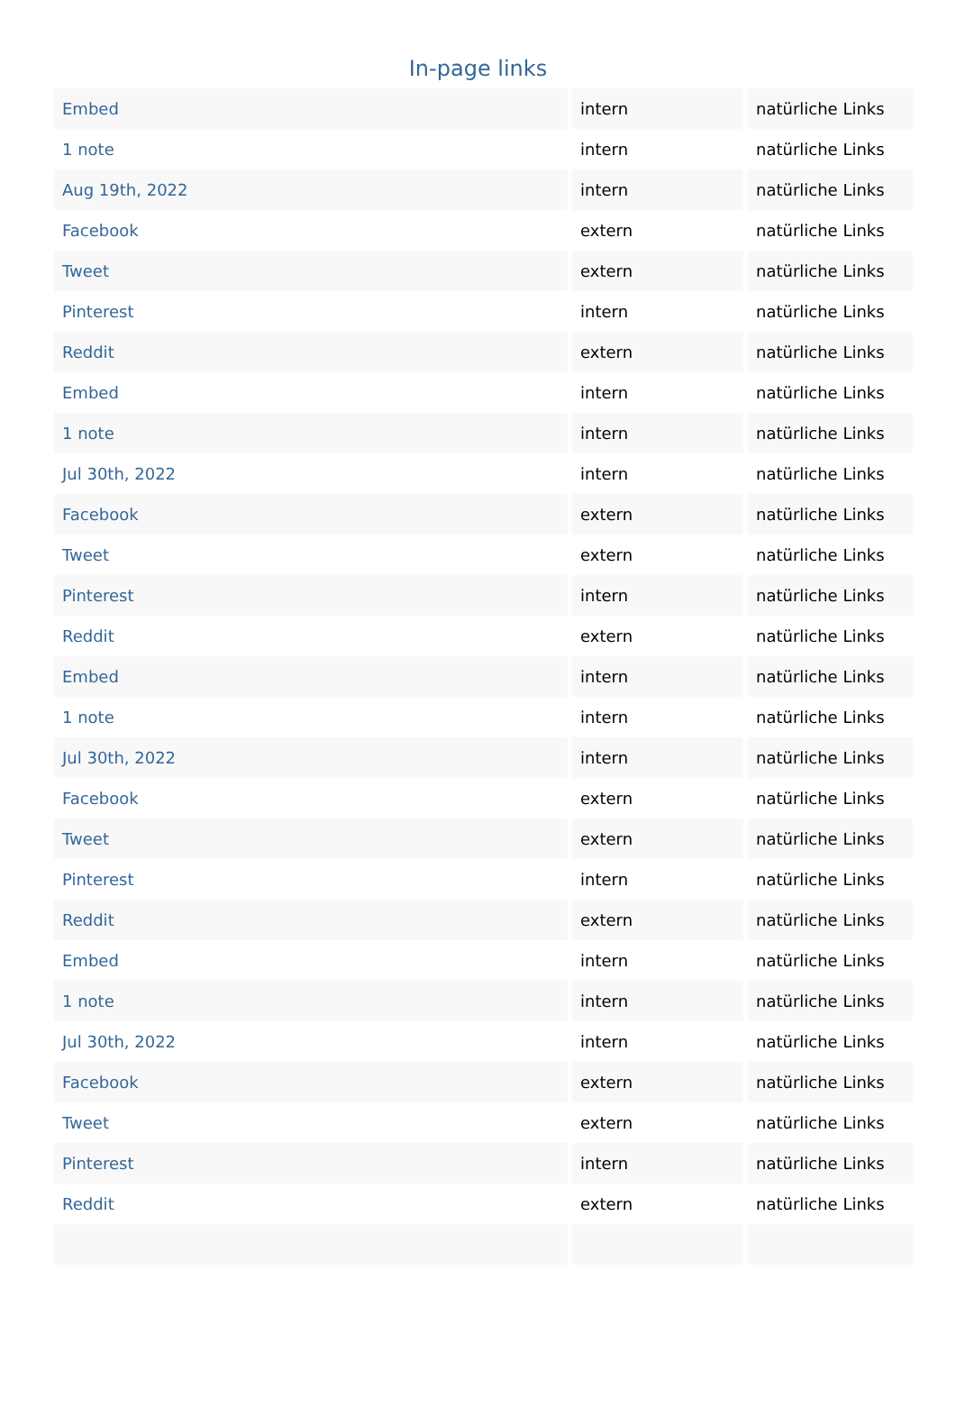In-page links
| Embed | intern | natürliche Links |
| 1 note | intern | natürliche Links |
| Aug 19th, 2022 | intern | natürliche Links |
| Facebook | extern | natürliche Links |
| Tweet | extern | natürliche Links |
| Pinterest | intern | natürliche Links |
| Reddit | extern | natürliche Links |
| Embed | intern | natürliche Links |
| 1 note | intern | natürliche Links |
| Jul 30th, 2022 | intern | natürliche Links |
| Facebook | extern | natürliche Links |
| Tweet | extern | natürliche Links |
| Pinterest | intern | natürliche Links |
| Reddit | extern | natürliche Links |
| Embed | intern | natürliche Links |
| 1 note | intern | natürliche Links |
| Jul 30th, 2022 | intern | natürliche Links |
| Facebook | extern | natürliche Links |
| Tweet | extern | natürliche Links |
| Pinterest | intern | natürliche Links |
| Reddit | extern | natürliche Links |
| Embed | intern | natürliche Links |
| 1 note | intern | natürliche Links |
| Jul 30th, 2022 | intern | natürliche Links |
| Facebook | extern | natürliche Links |
| Tweet | extern | natürliche Links |
| Pinterest | intern | natürliche Links |
| Reddit | extern | natürliche Links |